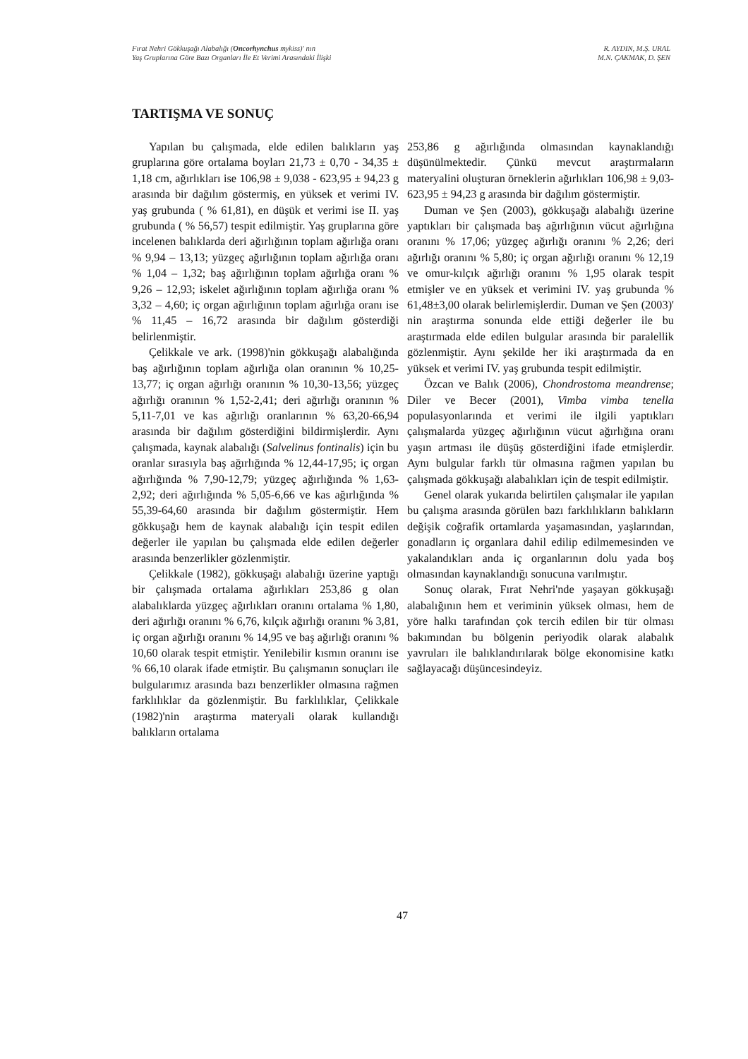Fırat Nehri Gökkuşağı Alabalığı (Oncorhynchus mykiss)' nın
Yaş Gruplarına Göre Bazı Organları İle Et Verimi Arasındaki İlişki
R. AYDIN, M.Ş. URAL
M.N. ÇAKMAK, D. ŞEN
TARTIŞMA VE SONUÇ
Yapılan bu çalışmada, elde edilen balıkların yaş gruplarına göre ortalama boyları 21,73 ± 0,70 - 34,35 ± 1,18 cm, ağırlıkları ise 106,98 ± 9,038 - 623,95 ± 94,23 g arasında bir dağılım göstermiş, en yüksek et verimi IV. yaş grubunda ( % 61,81), en düşük et verimi ise II. yaş grubunda ( % 56,57) tespit edilmiştir. Yaş gruplarına göre incelenen balıklarda deri ağırlığının toplam ağırlığa oranı % 9,94 – 13,13; yüzgeç ağırlığının toplam ağırlığa oranı % 1,04 – 1,32; baş ağırlığının toplam ağırlığa oranı % 9,26 – 12,93; iskelet ağırlığının toplam ağırlığa oranı % 3,32 – 4,60; iç organ ağırlığının toplam ağırlığa oranı ise % 11,45 – 16,72 arasında bir dağılım gösterdiği belirlenmiştir.
Çelikkale ve ark. (1998)'nin gökkuşağı alabalığında baş ağırlığının toplam ağırlığa olan oranının % 10,25-13,77; iç organ ağırlığı oranının % 10,30-13,56; yüzgeç ağırlığı oranının % 1,52-2,41; deri ağırlığı oranının % 5,11-7,01 ve kas ağırlığı oranlarının % 63,20-66,94 arasında bir dağılım gösterdiğini bildirmişlerdir. Aynı çalışmada, kaynak alabalığı (Salvelinus fontinalis) için bu oranlar sırasıyla baş ağırlığında % 12,44-17,95; iç organ ağırlığında % 7,90-12,79; yüzgeç ağırlığında % 1,63-2,92; deri ağırlığında % 5,05-6,66 ve kas ağırlığında % 55,39-64,60 arasında bir dağılım göstermiştir. Hem gökkuşağı hem de kaynak alabalığı için tespit edilen değerler ile yapılan bu çalışmada elde edilen değerler arasında benzerlikler gözlenmiştir.
Çelikkale (1982), gökkuşağı alabalığı üzerine yaptığı bir çalışmada ortalama ağırlıkları 253,86 g olan alabalıklarda yüzgeç ağırlıkları oranını ortalama % 1,80, deri ağırlığı oranını % 6,76, kılçık ağırlığı oranını % 3,81, iç organ ağırlığı oranını % 14,95 ve baş ağırlığı oranını % 10,60 olarak tespit etmiştir. Yenilebilir kısmın oranını ise % 66,10 olarak ifade etmiştir. Bu çalışmanın sonuçları ile bulgularımız arasında bazı benzerlikler olmasına rağmen farklılıklar da gözlenmiştir. Bu farklılıklar, Çelikkale (1982)'nin araştırma materyali olarak kullandığı balıkların ortalama
253,86 g ağırlığında olmasından kaynaklandığı düşünülmektedir. Çünkü mevcut araştırmaların materyalini oluşturan örneklerin ağırlıkları 106,98 ± 9,03- 623,95 ± 94,23 g arasında bir dağılım göstermiştir.
Duman ve Şen (2003), gökkuşağı alabalığı üzerine yaptıkları bir çalışmada baş ağırlığının vücut ağırlığına oranını % 17,06; yüzgeç ağırlığı oranını % 2,26; deri ağırlığı oranını % 5,80; iç organ ağırlığı oranını % 12,19 ve omur-kılçık ağırlığı oranını % 1,95 olarak tespit etmişler ve en yüksek et verimini IV. yaş grubunda % 61,48±3,00 olarak belirlemişlerdir. Duman ve Şen (2003)' nin araştırma sonunda elde ettiği değerler ile bu araştırmada elde edilen bulgular arasında bir paralellik gözlenmiştir. Aynı şekilde her iki araştırmada da en yüksek et verimi IV. yaş grubunda tespit edilmiştir.
Özcan ve Balık (2006), Chondrostoma meandrense; Diler ve Becer (2001), Vimba vimba tenella populasyonlarında et verimi ile ilgili yaptıkları çalışmalarda yüzgeç ağırlığının vücut ağırlığına oranı yaşın artması ile düşüş gösterdiğini ifade etmişlerdir. Aynı bulgular farklı tür olmasına rağmen yapılan bu çalışmada gökkuşağı alabalıkları için de tespit edilmiştir.
Genel olarak yukarıda belirtilen çalışmalar ile yapılan bu çalışma arasında görülen bazı farklılıkların balıkların değişik coğrafik ortamlarda yaşamasından, yaşlarından, gonadların iç organlara dahil edilip edilmemesinden ve yakalandıkları anda iç organlarının dolu yada boş olmasından kaynaklandığı sonucuna varılmıştır.
Sonuç olarak, Fırat Nehri'nde yaşayan gökkuşağı alabalığının hem et veriminin yüksek olması, hem de yöre halkı tarafından çok tercih edilen bir tür olması bakımından bu bölgenin periyodik olarak alabalık yavruları ile balıklandırılarak bölge ekonomisine katkı sağlayacağı düşüncesindeyiz.
47